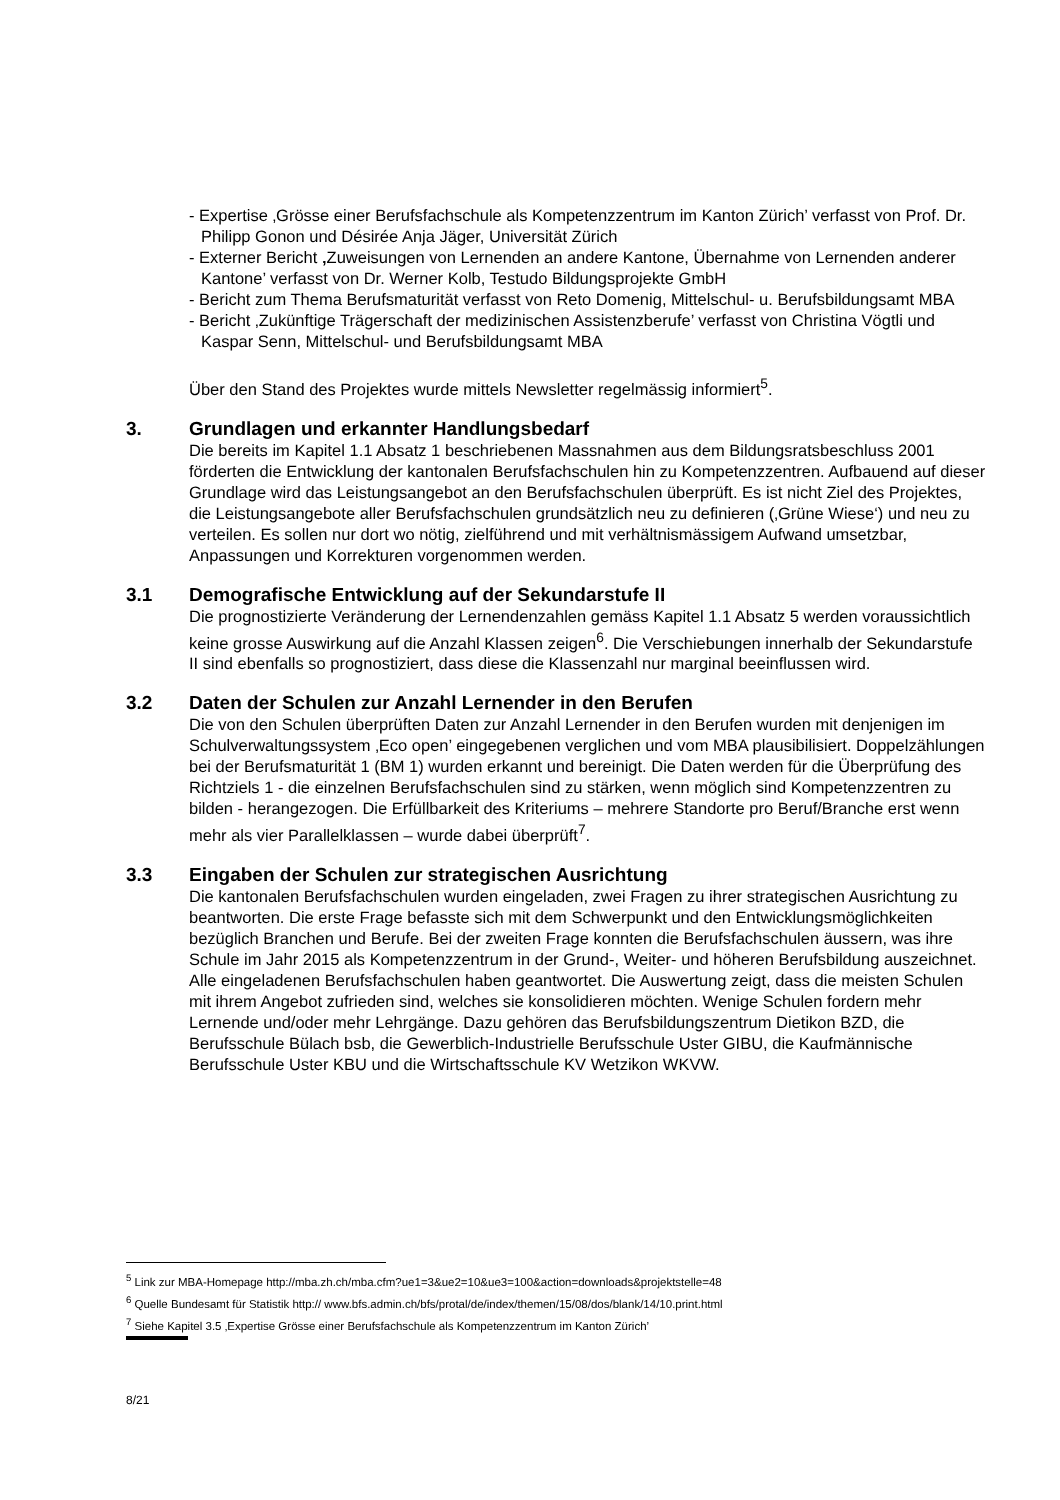- Expertise ‚Grösse einer Berufsfachschule als Kompetenzzentrum im Kanton Zürich’ verfasst von Prof. Dr. Philipp Gonon und Désirée Anja Jäger, Universität Zürich
- Externer Bericht ‚Zuweisungen von Lernenden an andere Kantone, Übernahme von Lernenden anderer Kantone’ verfasst von Dr. Werner Kolb, Testudo Bildungsprojekte GmbH
- Bericht zum Thema Berufsmaturität verfasst von Reto Domenig, Mittelschul- u. Berufsbildungsamt MBA
- Bericht ‚Zukünftige Trägerschaft der medizinischen Assistenzberufe’ verfasst von Christina Vögtli und Kaspar Senn, Mittelschul- und Berufsbildungsamt MBA
Über den Stand des Projektes wurde mittels Newsletter regelmässig informiert<sup>5</sup>.
3. Grundlagen und erkannter Handlungsbedarf
Die bereits im Kapitel 1.1 Absatz 1 beschriebenen Massnahmen aus dem Bildungsratsbeschluss 2001 förderten die Entwicklung der kantonalen Berufsfachschulen hin zu Kompetenzzentren. Aufbauend auf dieser Grundlage wird das Leistungsangebot an den Berufsfachschulen überprüft. Es ist nicht Ziel des Projektes, die Leistungsangebote aller Berufsfachschulen grundsätzlich neu zu definieren (‚Grüne Wiese‘) und neu zu verteilen. Es sollen nur dort wo nötig, zielführend und mit verhältnismässigem Aufwand umsetzbar, Anpassungen und Korrekturen vorgenommen werden.
3.1 Demografische Entwicklung auf der Sekundarstufe II
Die prognostizierte Veränderung der Lernendenzahlen gemäss Kapitel 1.1 Absatz 5 werden voraussichtlich keine grosse Auswirkung auf die Anzahl Klassen zeigen<sup>6</sup>. Die Verschiebungen innerhalb der Sekundarstufe II sind ebenfalls so prognostiziert, dass diese die Klassenzahl nur marginal beeinflussen wird.
3.2 Daten der Schulen zur Anzahl Lernender in den Berufen
Die von den Schulen überprüften Daten zur Anzahl Lernender in den Berufen wurden mit denjenigen im Schulverwaltungssystem ‚Eco open’ eingegebenen verglichen und vom MBA plausibilisiert. Doppelzählungen bei der Berufsmaturität 1 (BM 1) wurden erkannt und bereinigt. Die Daten werden für die Überprüfung des Richtziels 1 - die einzelnen Berufsfachschulen sind zu stärken, wenn möglich sind Kompetenzzentren zu bilden - herangezogen. Die Erfüllbarkeit des Kriteriums – mehrere Standorte pro Beruf/Branche erst wenn mehr als vier Parallelklassen – wurde dabei überprüft<sup>7</sup>.
3.3 Eingaben der Schulen zur strategischen Ausrichtung
Die kantonalen Berufsfachschulen wurden eingeladen, zwei Fragen zu ihrer strategischen Ausrichtung zu beantworten. Die erste Frage befasste sich mit dem Schwerpunkt und den Entwicklungsmöglichkeiten bezüglich Branchen und Berufe. Bei der zweiten Frage konnten die Berufsfachschulen äussern, was ihre Schule im Jahr 2015 als Kompetenzzentrum in der Grund-, Weiter- und höheren Berufsbildung auszeichnet. Alle eingeladenen Berufsfachschulen haben geantwortet. Die Auswertung zeigt, dass die meisten Schulen mit ihrem Angebot zufrieden sind, welches sie konsolidieren möchten. Wenige Schulen fordern mehr Lernende und/oder mehr Lehrgänge. Dazu gehören das Berufsbildungszentrum Dietikon BZD, die Berufsschule Bülach bsb, die Gewerblich-Industrielle Berufsschule Uster GIBU, die Kaufmännische Berufsschule Uster KBU und die Wirtschaftsschule KV Wetzikon WKVW.
<sup>5</sup> Link zur MBA-Homepage http://mba.zh.ch/mba.cfm?ue1=3&ue2=10&ue3=100&action=downloads&projektstelle=48
<sup>6</sup> Quelle Bundesamt für Statistik http:// www.bfs.admin.ch/bfs/protal/de/index/themen/15/08/dos/blank/14/10.print.html
<sup>7</sup> Siehe Kapitel 3.5 ‚Expertise Grösse einer Berufsfachschule als Kompetenzzentrum im Kanton Zürich’
8/21